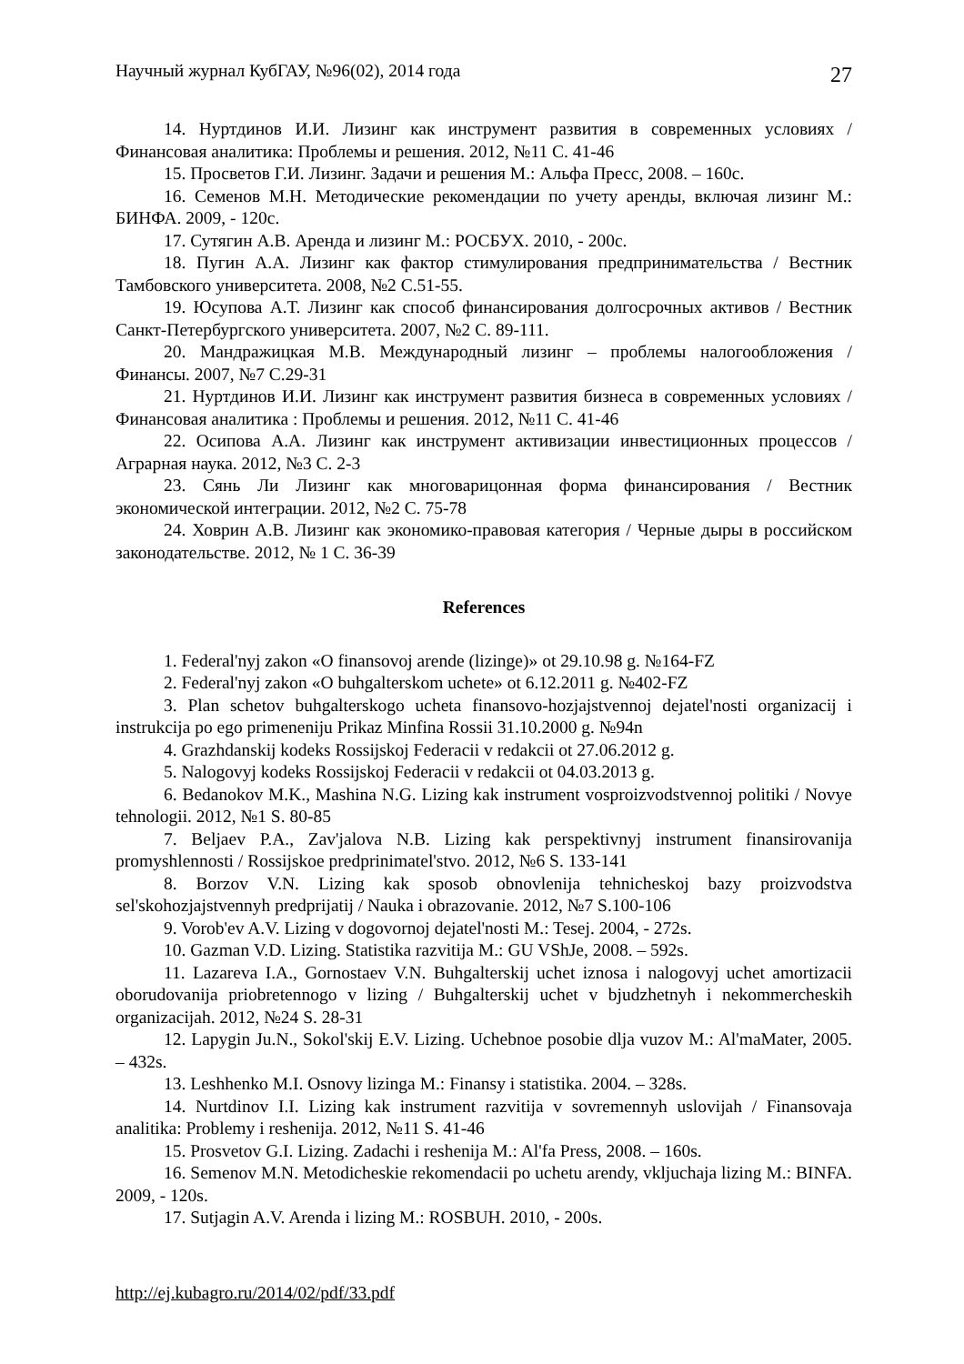Научный журнал КубГАУ, №96(02), 2014 года 27
14. Нуртдинов И.И. Лизинг как инструмент развития в современных условиях / Финансовая аналитика: Проблемы и решения. 2012, №11 С. 41-46
15. Просветов Г.И. Лизинг. Задачи и решения М.: Альфа Пресс, 2008. – 160с.
16. Семенов М.Н. Методические рекомендации по учету аренды, включая лизинг М.: БИНФА. 2009, - 120с.
17. Сутягин А.В. Аренда и лизинг М.: РОСБУХ. 2010, - 200с.
18. Пугин А.А. Лизинг как фактор стимулирования предпринимательства / Вестник Тамбовского университета. 2008, №2 С.51-55.
19. Юсупова А.Т. Лизинг как способ финансирования долгосрочных активов / Вестник Санкт-Петербургского университета. 2007, №2 С. 89-111.
20. Мандражицкая М.В. Международный лизинг – проблемы налогообложения / Финансы. 2007, №7 С.29-31
21. Нуртдинов И.И. Лизинг как инструмент развития бизнеса в современных условиях / Финансовая аналитика : Проблемы и решения. 2012, №11 С. 41-46
22. Осипова А.А. Лизинг как инструмент активизации инвестиционных процессов / Аграрная наука. 2012, №3 С. 2-3
23. Сянь Ли Лизинг как многоварицонная форма финансирования / Вестник экономической интеграции. 2012, №2 С. 75-78
24. Ховрин А.В. Лизинг как экономико-правовая категория / Черные дыры в российском законодательстве. 2012, № 1 С. 36-39
References
1. Federal'nyj zakon «O finansovoj arende (lizinge)» ot 29.10.98 g. №164-FZ
2. Federal'nyj zakon «O buhgalterskom uchete» ot 6.12.2011 g. №402-FZ
3. Plan schetov buhgalterskogo ucheta finansovo-hozjajstvennoj dejatel'nosti organizacij i instrukcija po ego primeneniju Prikaz Minfina Rossii 31.10.2000 g. №94n
4. Grazhdanskij kodeks Rossijskoj Federacii v redakcii ot 27.06.2012 g.
5. Nalogovyj kodeks Rossijskoj Federacii v redakcii ot 04.03.2013 g.
6. Bedanokov M.K., Mashina N.G. Lizing kak instrument vosproizvodstvennoj politiki / Novye tehnologii. 2012, №1 S. 80-85
7. Beljaev P.A., Zav'jalova N.B. Lizing kak perspektivnyj instrument finansirovanija promyshlennosti / Rossijskoe predprinimatel'stvo. 2012, №6 S. 133-141
8. Borzov V.N. Lizing kak sposob obnovlenija tehnicheskoj bazy proizvodstva sel'skohozjajstvennyh predprijatij / Nauka i obrazovanie. 2012, №7 S.100-106
9. Vorob'ev A.V. Lizing v dogovornoj dejatel'nosti M.: Tesej. 2004, - 272s.
10. Gazman V.D. Lizing. Statistika razvitija M.: GU VShJe, 2008. – 592s.
11. Lazareva I.A., Gornostaev V.N. Buhgalterskij uchet iznosa i nalogovyj uchet amortizacii oborudovanija priobretennogo v lizing / Buhgalterskij uchet v bjudzhetnyh i nekommercheskih organizacijah. 2012, №24 S. 28-31
12. Lapygin Ju.N., Sokol'skij E.V. Lizing. Uchebnoe posobie dlja vuzov M.: Al'maMater, 2005. – 432s.
13. Leshhenko M.I. Osnovy lizinga M.: Finansy i statistika. 2004. – 328s.
14. Nurtdinov I.I. Lizing kak instrument razvitija v sovremennyh uslovijah / Finansovaja analitika: Problemy i reshenija. 2012, №11 S. 41-46
15. Prosvetov G.I. Lizing. Zadachi i reshenija M.: Al'fa Press, 2008. – 160s.
16. Semenov M.N. Metodicheskie rekomendacii po uchetu arendy, vkljuchaja lizing M.: BINFA. 2009, - 120s.
17. Sutjagin A.V. Arenda i lizing M.: ROSBUH. 2010, - 200s.
http://ej.kubagro.ru/2014/02/pdf/33.pdf